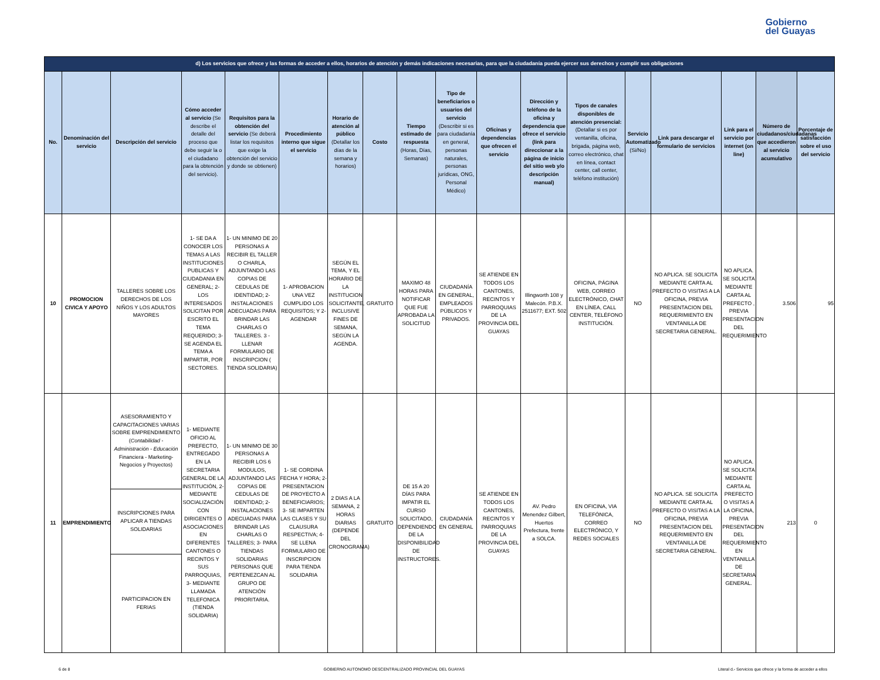Gobierno
del Guayas
| d) Los servicios que ofrece y las formas de acceder a ellos, horarios de atención y demás indicaciones necesarias, para que la ciudadanía pueda ejercer sus derechos y cumplir sus obligaciones | | | | | | | | | | | | | | | | | |
| --- | --- | --- | --- | --- | --- | --- | --- | --- | --- | --- | --- | --- | --- | --- | --- | --- | --- |
| No. | Denominación del servicio | Descripción del servicio | Cómo acceder al servicio (Se describe el detalle del proceso que debe seguir la o el ciudadano para la obtención del servicio). | Requisitos para la obtención del servicio (Se deberá listar los requisitos que exige la obtención del servicio y donde se obtienen) | Procedimiento interno que sigue el servicio | Horario de atención al público (Detallar los días de la semana y horarios) | Costo | Tiempo estimado de respuesta (Horas, Días, Semanas) | Tipo de beneficiarios o usuarios del servicio (Describir si es para ciudadanía en general, personas naturales, personas jurídicas, ONG, Personal Médico) | Oficinas y dependencias que ofrecen el servicio | Dirección y teléfono de la oficina y dependencia que ofrece el servicio (link para direccionar a la página de inicio del sitio web y/o descripción manual) | Tipos de canales disponibles de atención presencial: (Detallar si es por ventanilla, oficina, brigada, página web, correo electrónico, chat en línea, contact center, call center, teléfono institución) | Servicio Automatizado (Si/No) | Link para descargar el formulario de servicios | Link para el servicio por internet (on line) | Número de ciudadanos/ciudadanas que accedieron al servicio acumulativo | Porcentaje de satisfacción sobre el uso del servicio |
| 10 | PROMOCION CIVICA Y APOYO | TALLERES SOBRE LOS DERECHOS DE LOS NIÑOS Y LOS ADULTOS MAYORES | 1- SE DA A CONOCER LOS TEMAS A LAS INSTITUCIONES PUBLICAS Y CIUDADANIA EN GENERAL; 2- LOS INTERESADOS SOLICITAN POR ESCRITO EL TEMA REQUERIDO; 3- SE AGENDA EL TEMA A IMPARTIR, POR SECTORES. | 1- UN MINIMO DE 20 PERSONAS A RECIBIR EL TALLER O CHARLA, ADJUNTANDO LAS COPIAS DE CEDULAS DE IDENTIDAD; 2- INSTALACIONES ADECUADAS PARA BRINDAR LAS CHARLAS O TALLERES. 3 - LLENAR FORMULARIO DE INSCRIPCION ( TIENDA SOLIDARIA) | 1- APROBACION UNA VEZ CUMPLIDO LOS REQUISITOS; Y 2- AGENDAR | SEGÚN EL TEMA, Y EL HORARIO DE LA INSTITUCION SOLICITANTE, INCLUSIVE FINES DE SEMANA, SEGÚN LA AGENDA. | GRATUITO | MAXIMO 48 HORAS PARA NOTIFICAR QUE FUE APROBADA LA SOLICITUD | CIUDADANÍA EN GENERAL, EMPLEADOS PÚBLICOS Y PRIVADOS. | SE ATIENDE EN TODOS LOS CANTONES, RECINTOS Y PARROQUIAS DE LA PROVINCIA DEL GUAYAS | Illingworth 108 y Malecón. P.B.X. 2511677; EXT. 502 | OFICINA, PÁGINA WEB, CORREO ELECTRÓNICO, CHAT EN LÍNEA, CALL CENTER, TELÉFONO INSTITUCIÓN. | NO | NO APLICA. SE SOLICITA MEDIANTE CARTA AL PREFECTO O VISITAS A LA OFICINA, PREVIA PRESENTACION DEL REQUERIMIENTO EN VENTANILLA DE SECRETARIA GENERAL. | NO APLICA. SE SOLICITA MEDIANTE CARTA AL PREFECTO , PREVIA PRESENTACION DEL REQUERIMIENTO | 3.506 | 95 |
| 11 | EMPRENDIMIENTO | ASESORAMIENTO Y CAPACITACIONES VARIAS SOBRE EMPRENDIMIENTO ( Contabilidad - Administración - Educación Financiera - Marketing- Negocios y Proyectos) | 1- MEDIANTE OFICIO AL PREFECTO, ENTREGADO EN LA SECRETARIA GENERAL DE LA INSTITUCIÓN, 2- MEDIANTE SOCIALIZACIÓN CON DIRIGENTES O ASOCIACIONES EN DIFERENTES CANTONES O RECINTOS Y SUS PARROQUIAS, 3- MEDIANTE LLAMADA TELEFONICA (TIENDA SOLIDARIA) | 1- UN MINIMO DE 30 PERSONAS A RECIBIR LOS 6 MODULOS, ADJUNTANDO LAS COPIAS DE CEDULAS DE IDENTIDAD; 2- INSTALACIONES ADECUADAS PARA BRINDAR LAS CHARLAS O TALLERES; 3- PARA TIENDAS SOLIDARIAS PERSONAS QUE PERTENEZCAN AL GRUPO DE ATENCIÓN PRIORITARIA. | 1- SE CORDINA FECHA Y HORA; 2- PRESENTACION DE PROYECTO A BENEFICIARIOS; 3- SE IMPARTEN LAS CLASES Y SU CLAUSURA RESPECTIVA; 4- SE LLENA FORMULARIO DE INSCRIPCION PARA TIENDA SOLIDARIA | 2 DIAS A LA SEMANA, 2 HORAS DIARIAS (DEPENDE DEL CRONOGRAMA) | GRATUITO | DE 15 A 20 DÍAS PARA IMPATIR EL CURSO SOLICITADO, DEPENDIENDO DE LA DISPONIBILIDAD DE INSTRUCTORES. | CIUDADANÍA EN GENERAL | SE ATIENDE EN TODOS LOS CANTONES, RECINTOS Y PARROQUIAS DE LA PROVINCIA DEL GUAYAS | AV. Pedro Menendez Gilbert, Huertos Prefectura, frente a SOLCA. | EN OFICINA, VIA TELEFÓNICA, CORREO ELECTRÓNICO, Y REDES SOCIALES | NO | NO APLICA. SE SOLICITA MEDIANTE CARTA AL PREFECTO O VISITAS A LA OFICINA, PREVIA PRESENTACION DEL REQUERIMIENTO EN VENTANILLA DE SECRETARIA GENERAL. | NO APLICA. SE SOLICITA MEDIANTE CARTA AL PREFECTO O VISITAS A LA OFICINA, PREVIA PRESENTACION DEL REQUERIMIENTO EN VENTANILLA DE SECRETARIA GENERAL. | 213 | 0 |
| | | INSCRIPCIONES PARA APLICAR A TIENDAS SOLIDARIAS | | | | | | | | | | | | | | | |
| | | PARTICIPACION EN FERIAS | | | | | | | | | | | | | | | |
6 de 8 GOBIERNO AUTONOMO DESCENTRALIZADO PROVINCIAL DEL GUAYAS Literal d.- Servicios que ofrece y la forma de acceder a ellos